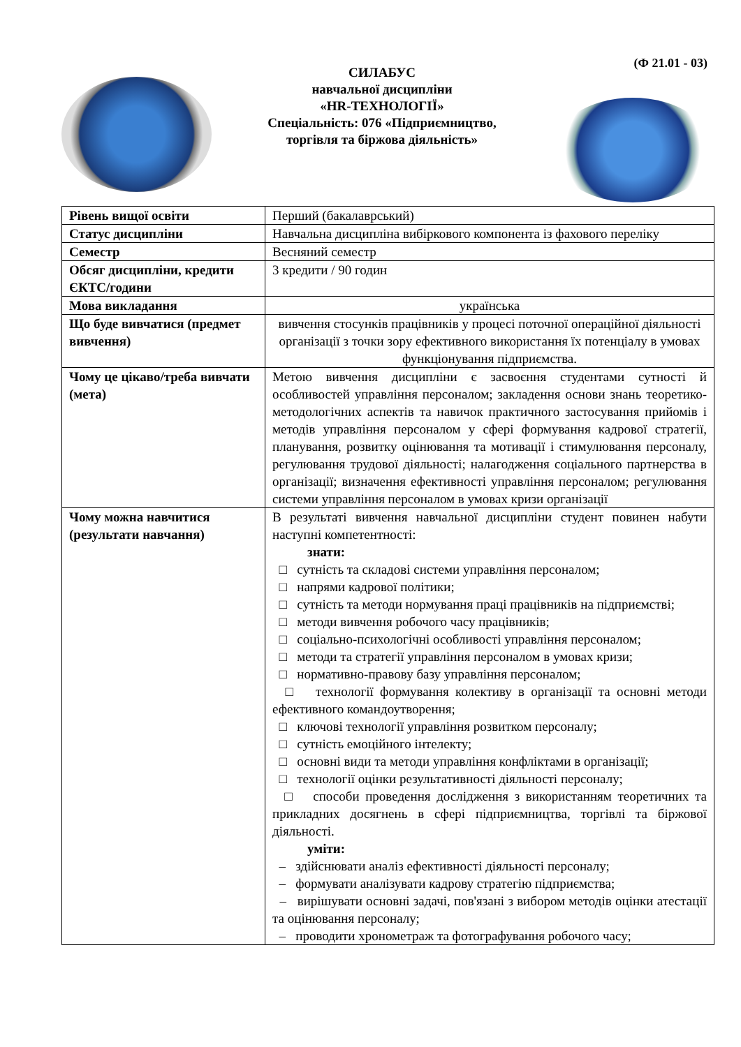(Ф 21.01 - 03)
СИЛАБУС
навчальної дисципліни
«HR-ТЕХНОЛОГІЇ»
Спеціальність: 076 «Підприємництво,
торгівля та біржова діяльність»
| Рівень вищої освіти | Перший (бакалаврський) |
| Статус дисципліни | Навчальна дисципліна вибіркового компонента із фахового переліку |
| Семестр | Весняний семестр |
| Обсяг дисципліни, кредити ЄКТС/години | 3 кредити / 90 годин |
| Мова викладання | українська |
| Що буде вивчатися (предмет вивчення) | вивчення стосунків працівників у процесі поточної операційної діяльності організації з точки зору ефективного використання їх потенціалу в умовах функціонування підприємства. |
| Чому це цікаво/треба вивчати (мета) | Метою вивчення дисципліни є засвоєння студентами сутності й особливостей управління персоналом; закладення основи знань теоретико-методологічних аспектів та навичок практичного застосування прийомів і методів управління персоналом у сфері формування кадрової стратегії, планування, розвитку оцінювання та мотивації і стимулювання персоналу, регулювання трудової діяльності; налагодження соціального партнерства в організації; визначення ефективності управління персоналом; регулювання системи управління персоналом в умовах кризи організації |
| Чому можна навчитися (результати навчання) | В результаті вивчення навчальної дисципліни студент повинен набути наступні компетентності: знати: □ сутність та складові системи управління персоналом; □ напрями кадрової політики; □ сутність та методи нормування праці працівників на підприємстві; □ методи вивчення робочого часу працівників; □ соціально-психологічні особливості управління персоналом; □ методи та стратегії управління персоналом в умовах кризи; □ нормативно-правову базу управління персоналом; □ технології формування колективу в організації та основні методи ефективного командоутворення; □ ключові технології управління розвитком персоналу; □ сутність емоційного інтелекту; □ основні види та методи управління конфліктами в організації; □ технології оцінки результативності діяльності персоналу; □ способи проведення дослідження з використанням теоретичних та прикладних досягнень в сфері підприємництва, торгівлі та біржової діяльності. уміти: – здійснювати аналіз ефективності діяльності персоналу; – формувати аналізувати кадрову стратегію підприємства; – вирішувати основні задачі, пов'язані з вибором методів оцінки атестації та оцінювання персоналу; – проводити хронометраж та фотографування робочого часу; |